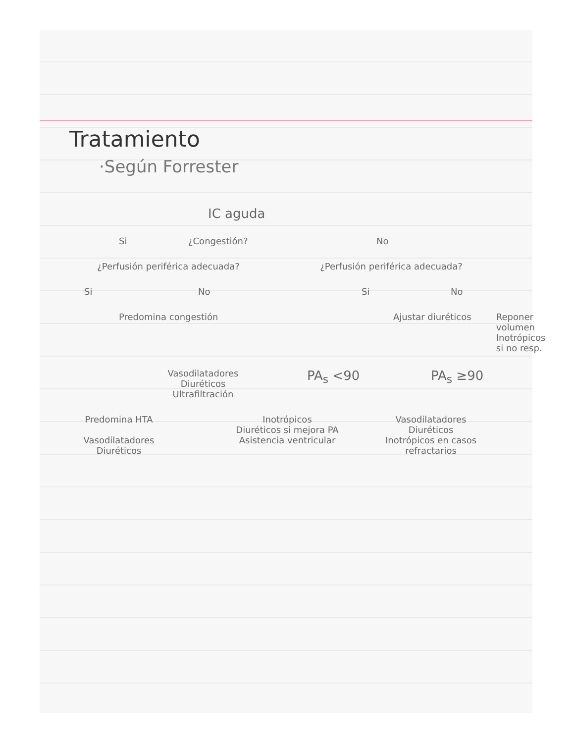Tratamiento
·Según Forrester
IC aguda
Si ¿Congestión? No
¿Perfusión periférica adecuada? ¿Perfusión periférica adecuada?
Si No Si No
Predomina congestión Ajustar diuréticos Reponer volumen
Inotrópicos
si no resp.
Vasodilatadores
Diuréticos
Ultrafiltración
PA<sub>s</sub> <90 PA<sub>s</sub> ≥90
Predomina HTA
Vasodilatadores
Diuréticos
Inotrópicos
Diuréticos si mejora PA
Asistencia ventricular
Vasodilatadores
Diuréticos
Inotrópicos en casos refractarios